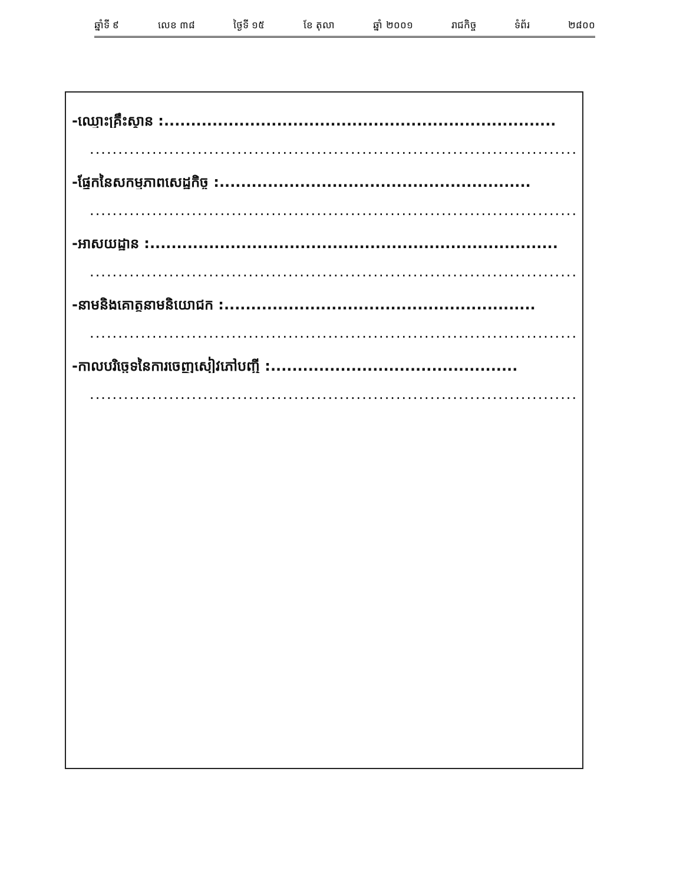ឆ្នាំទី ៩ លេខ ៣៨ ថ្ងៃទី ១៥ ខែ តុលា ឆ្នាំ ២០០១ រាជកិច្ច ទំព័រ ២៨០០
-ឈ្មោះគ្រឹះស្ថាន :.........................................................................
.........................................................................................
-ផ្នែកនៃសកម្មភាពសេដ្ឋកិច្ច :..........................................................
.........................................................................................
-អាសយដ្ឋាន :............................................................................
.........................................................................................
-នាមនិងគោត្តនាមនិយោជក :..........................................................
.........................................................................................
-កាលបរិច្ឆេទនៃការចេញសៀវភៅបញ្ជី :..............................................
.........................................................................................